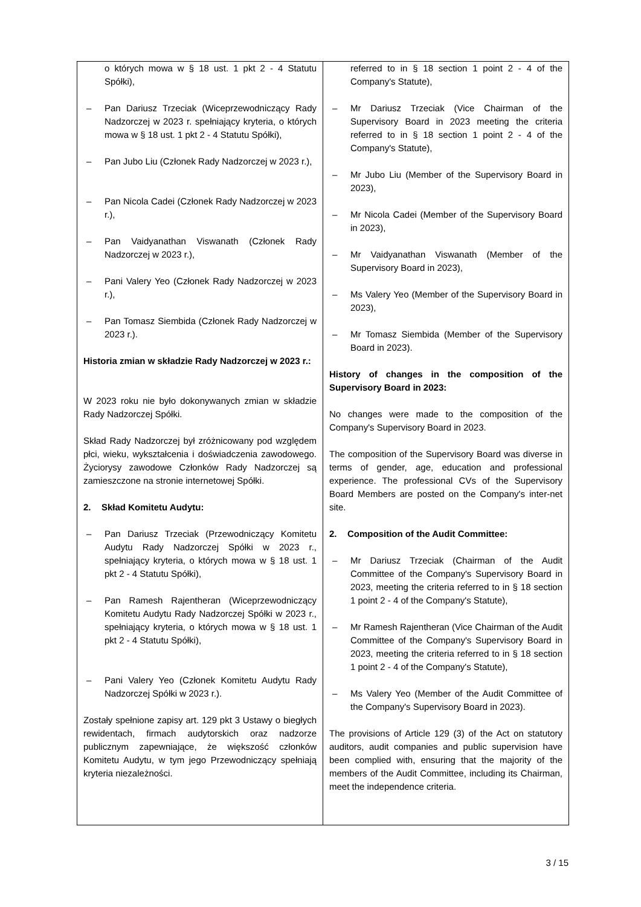| o których mowa w § 18 ust. 1 pkt 2 - 4 Statutu Spółki), – Pan Dariusz Trzeciak (Wiceprzewodniczący Rady Nadzorczej w 2023 r. spełniający kryteria, o których mowa w § 18 ust. 1 pkt 2 - 4 Statutu Spółki), – Pan Jubo Liu (Członek Rady Nadzorczej w 2023 r.), – Pan Nicola Cadei (Członek Rady Nadzorczej w 2023 r.), – Pan Vaidyanathan Viswanath (Członek Rady Nadzorczej w 2023 r.), – Pani Valery Yeo (Członek Rady Nadzorczej w 2023 r.), – Pan Tomasz Siembida (Członek Rady Nadzorczej w 2023 r.). Historia zmian w składzie Rady Nadzorczej w 2023 r.: W 2023 roku nie było dokonywanych zmian w składzie Rady Nadzorczej Spółki. Skład Rady Nadzorczej był zróżnicowany pod względem płci, wieku, wykształcenia i doświadczenia zawodowego. Życiorysy zawodowe Członków Rady Nadzorczej są zamieszczone na stronie internetowej Spółki. 2. Skład Komitetu Audytu: – Pan Dariusz Trzeciak (Przewodniczący Komitetu Audytu Rady Nadzorczej Spółki w 2023 r., spełniający kryteria, o których mowa w § 18 ust. 1 pkt 2 - 4 Statutu Spółki), – Pan Ramesh Rajentheran (Wiceprzewodniczący Komitetu Audytu Rady Nadzorczej Spółki w 2023 r., spełniający kryteria, o których mowa w § 18 ust. 1 pkt 2 - 4 Statutu Spółki), – Pani Valery Yeo (Członek Komitetu Audytu Rady Nadzorczej Spółki w 2023 r.). Zostały spełnione zapisy art. 129 pkt 3 Ustawy o biegłych rewidentach, firmach audytorskich oraz nadzorze publicznym zapewniające, że większość członków Komitetu Audytu, w tym jego Przewodniczący spełniają kryteria niezależności. | referred to in § 18 section 1 point 2 - 4 of the Company's Statute), – Mr Dariusz Trzeciak (Vice Chairman of the Supervisory Board in 2023 meeting the criteria referred to in § 18 section 1 point 2 - 4 of the Company's Statute), – Mr Jubo Liu (Member of the Supervisory Board in 2023), – Mr Nicola Cadei (Member of the Supervisory Board in 2023), – Mr Vaidyanathan Viswanath (Member of the Supervisory Board in 2023), – Ms Valery Yeo (Member of the Supervisory Board in 2023), – Mr Tomasz Siembida (Member of the Supervisory Board in 2023). History of changes in the composition of the Supervisory Board in 2023: No changes were made to the composition of the Company's Supervisory Board in 2023. The composition of the Supervisory Board was diverse in terms of gender, age, education and professional experience. The professional CVs of the Supervisory Board Members are posted on the Company's inter-net site. 2. Composition of the Audit Committee: – Mr Dariusz Trzeciak (Chairman of the Audit Committee of the Company's Supervisory Board in 2023, meeting the criteria referred to in § 18 section 1 point 2 - 4 of the Company's Statute), – Mr Ramesh Rajentheran (Vice Chairman of the Audit Committee of the Company's Supervisory Board in 2023, meeting the criteria referred to in § 18 section 1 point 2 - 4 of the Company's Statute), – Ms Valery Yeo (Member of the Audit Committee of the Company's Supervisory Board in 2023). The provisions of Article 129 (3) of the Act on statutory auditors, audit companies and public supervision have been complied with, ensuring that the majority of the members of the Audit Committee, including its Chairman, meet the independence criteria. |
3 / 15